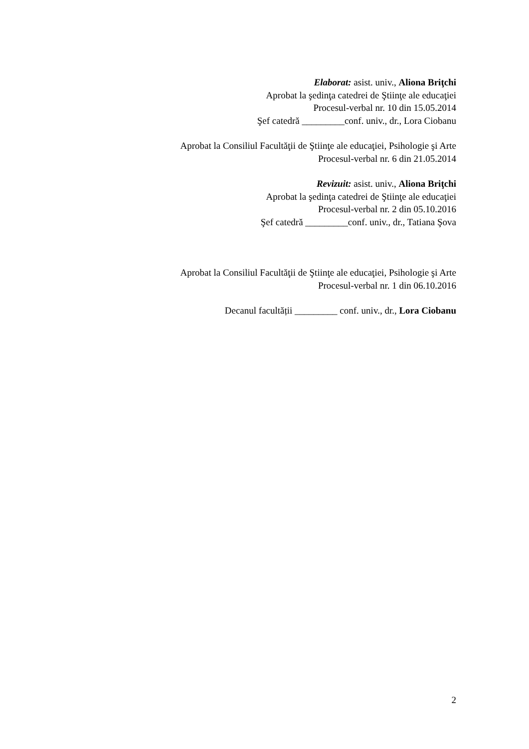Elaborat: asist. univ., Aliona Briţchi
Aprobat la şedinţa catedrei de Ştiinţe ale educaţiei
Procesul-verbal nr. 10 din 15.05.2014
Şef catedră _________conf. univ., dr., Lora Ciobanu
Aprobat la Consiliul Facultăţii de Ştiinţe ale educaţiei, Psihologie şi Arte
Procesul-verbal nr. 6 din 21.05.2014
Revizuit: asist. univ., Aliona Briţchi
Aprobat la şedinţa catedrei de Ştiinţe ale educaţiei
Procesul-verbal nr. 2 din 05.10.2016
Şef catedră _________conf. univ., dr., Tatiana Şova
Aprobat la Consiliul Facultăţii de Ştiinţe ale educaţiei, Psihologie şi Arte
Procesul-verbal nr. 1 din 06.10.2016
Decanul facultății _________ conf. univ., dr., Lora Ciobanu
2